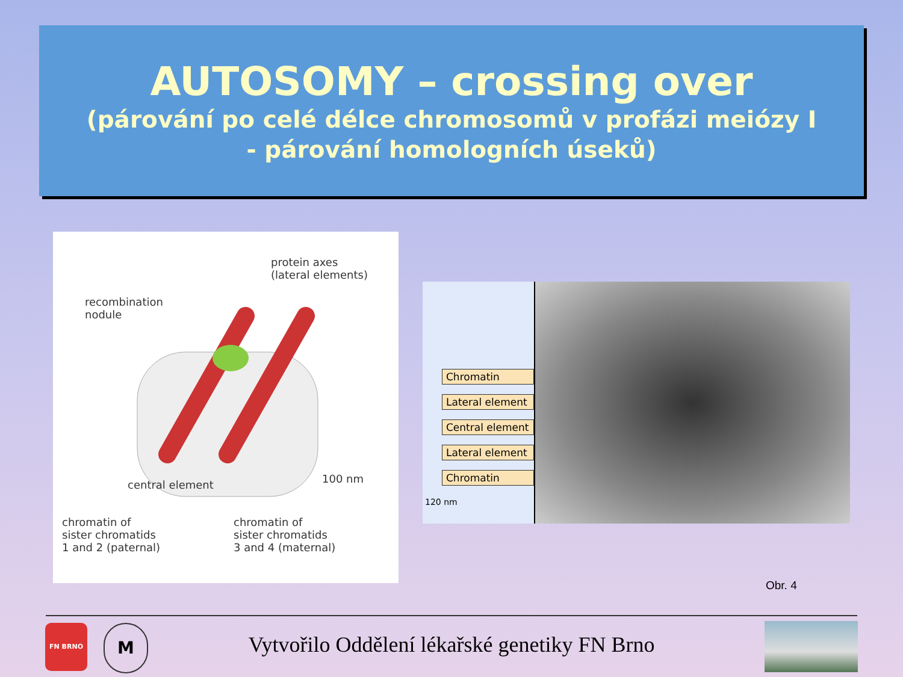AUTOSOMY – crossing over
(párování po celé délce chromosomů v profázi meiózy I
- párování homologních úseků)
protein axes
(lateral elements)
recombination
nodule
central element 100 nm
chromatin of
sister chromatids
1 and 2 (paternal)
chromatin of
sister chromatids
3 and 4 (maternal)
Chromatin
Lateral element
Central element
Lateral element
Chromatin
120 nm
Obr. 4
FN BRNO M
Vytvořilo Oddělení lékařské genetiky FN Brno